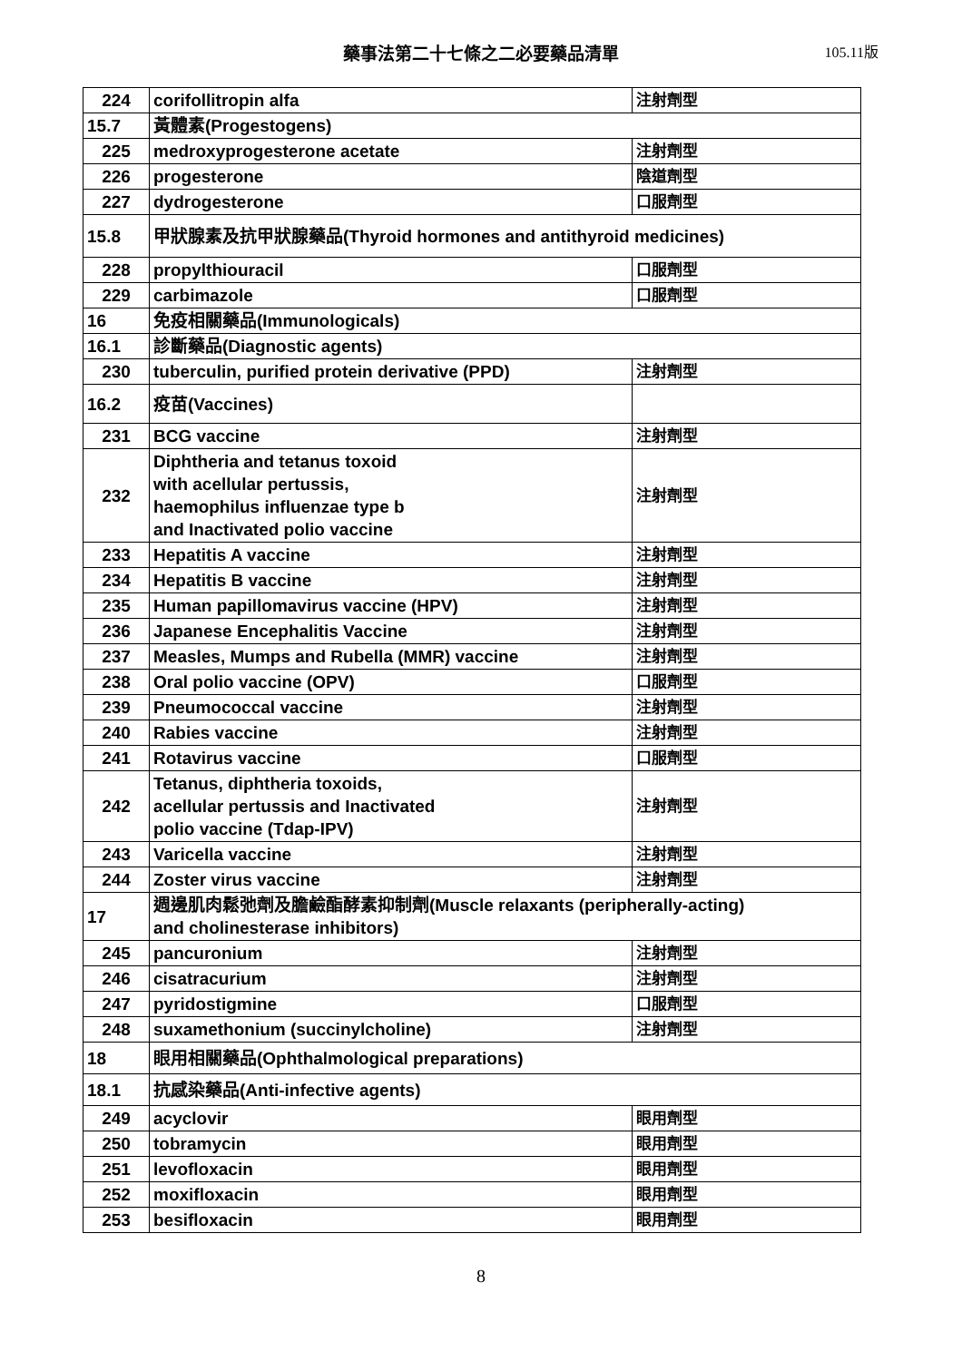藥事法第二十七條之二必要藥品清單
105.11版
| 224 | corifollitropin alfa | 注射劑型 |
| 15.7 | 黃體素(Progestogens) | |
| 225 | medroxyprogesterone acetate | 注射劑型 |
| 226 | progesterone | 陰道劑型 |
| 227 | dydrogesterone | 口服劑型 |
| 15.8 | 甲狀腺素及抗甲狀腺藥品(Thyroid hormones and antithyroid medicines) | |
| 228 | propylthiouracil | 口服劑型 |
| 229 | carbimazole | 口服劑型 |
| 16 | 免疫相關藥品(Immunologicals) | |
| 16.1 | 診斷藥品(Diagnostic agents) | |
| 230 | tuberculin, purified protein derivative (PPD) | 注射劑型 |
| 16.2 | 疫苗(Vaccines) | |
| 231 | BCG vaccine | 注射劑型 |
| 232 | Diphtheria and tetanus toxoid with acellular pertussis, haemophilus influenzae type b and Inactivated polio vaccine | 注射劑型 |
| 233 | Hepatitis A vaccine | 注射劑型 |
| 234 | Hepatitis B vaccine | 注射劑型 |
| 235 | Human papillomavirus vaccine (HPV) | 注射劑型 |
| 236 | Japanese Encephalitis Vaccine | 注射劑型 |
| 237 | Measles, Mumps and Rubella (MMR) vaccine | 注射劑型 |
| 238 | Oral polio vaccine (OPV) | 口服劑型 |
| 239 | Pneumococcal vaccine | 注射劑型 |
| 240 | Rabies vaccine | 注射劑型 |
| 241 | Rotavirus vaccine | 口服劑型 |
| 242 | Tetanus, diphtheria toxoids, acellular pertussis and Inactivated polio vaccine (Tdap-IPV) | 注射劑型 |
| 243 | Varicella vaccine | 注射劑型 |
| 244 | Zoster virus vaccine | 注射劑型 |
| 17 | 週邊肌肉鬆弛劑及膽鹼酯酵素抑制劑(Muscle relaxants (peripherally-acting) and cholinesterase inhibitors) | |
| 245 | pancuronium | 注射劑型 |
| 246 | cisatracurium | 注射劑型 |
| 247 | pyridostigmine | 口服劑型 |
| 248 | suxamethonium (succinylcholine) | 注射劑型 |
| 18 | 眼用相關藥品(Ophthalmological preparations) | |
| 18.1 | 抗感染藥品(Anti-infective agents) | |
| 249 | acyclovir | 眼用劑型 |
| 250 | tobramycin | 眼用劑型 |
| 251 | levofloxacin | 眼用劑型 |
| 252 | moxifloxacin | 眼用劑型 |
| 253 | besifloxacin | 眼用劑型 |
8